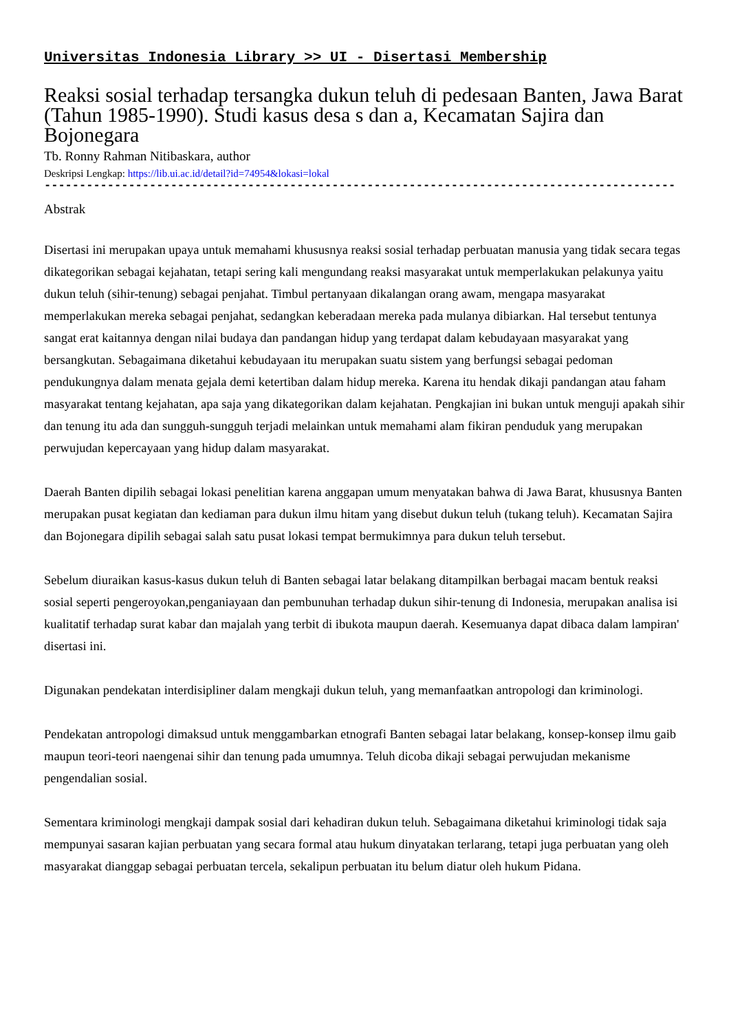Universitas Indonesia Library >> UI - Disertasi Membership
Reaksi sosial terhadap tersangka dukun teluh di pedesaan Banten, Jawa Barat (Tahun 1985-1990). Studi kasus desa s dan a, Kecamatan Sajira dan Bojonegara
Tb. Ronny Rahman Nitibaskara, author
Deskripsi Lengkap: https://lib.ui.ac.id/detail?id=74954&lokasi=lokal
------------------------------------------------------------------------------------------
Abstrak
Disertasi ini merupakan upaya untuk memahami khususnya reaksi sosial terhadap perbuatan manusia yang tidak secara tegas dikategorikan sebagai kejahatan, tetapi sering kali mengundang reaksi masyarakat untuk memperlakukan pelakunya yaitu dukun teluh (sihir-tenung) sebagai penjahat. Timbul pertanyaan dikalangan orang awam, mengapa masyarakat memperlakukan mereka sebagai penjahat, sedangkan keberadaan mereka pada mulanya dibiarkan. Hal tersebut tentunya sangat erat kaitannya dengan nilai budaya dan pandangan hidup yang terdapat dalam kebudayaan masyarakat yang bersangkutan. Sebagaimana diketahui kebudayaan itu merupakan suatu sistem yang berfungsi sebagai pedoman pendukungnya dalam menata gejala demi ketertiban dalam hidup mereka. Karena itu hendak dikaji pandangan atau faham masyarakat tentang kejahatan, apa saja yang dikategorikan dalam kejahatan. Pengkajian ini bukan untuk menguji apakah sihir dan tenung itu ada dan sungguh-sungguh terjadi melainkan untuk memahami alam fikiran penduduk yang merupakan perwujudan kepercayaan yang hidup dalam masyarakat.
Daerah Banten dipilih sebagai lokasi penelitian karena anggapan umum menyatakan bahwa di Jawa Barat, khususnya Banten merupakan pusat kegiatan dan kediaman para dukun ilmu hitam yang disebut dukun teluh (tukang teluh). Kecamatan Sajira dan Bojonegara dipilih sebagai salah satu pusat lokasi tempat bermukimnya para dukun teluh tersebut.
Sebelum diuraikan kasus-kasus dukun teluh di Banten sebagai latar belakang ditampilkan berbagai macam bentuk reaksi sosial seperti pengeroyokan,penganiayaan dan pembunuhan terhadap dukun sihir-tenung di Indonesia, merupakan analisa isi kualitatif terhadap surat kabar dan majalah yang terbit di ibukota maupun daerah. Kesemuanya dapat dibaca dalam lampiran' disertasi ini.
Digunakan pendekatan interdisipliner dalam mengkaji dukun teluh, yang memanfaatkan antropologi dan kriminologi.
Pendekatan antropologi dimaksud untuk menggambarkan etnografi Banten sebagai latar belakang, konsep-konsep ilmu gaib maupun teori-teori naengenai sihir dan tenung pada umumnya. Teluh dicoba dikaji sebagai perwujudan mekanisme pengendalian sosial.
Sementara kriminologi mengkaji dampak sosial dari kehadiran dukun teluh. Sebagaimana diketahui kriminologi tidak saja mempunyai sasaran kajian perbuatan yang secara formal atau hukum dinyatakan terlarang, tetapi juga perbuatan yang oleh masyarakat dianggap sebagai perbuatan tercela, sekalipun perbuatan itu belum diatur oleh hukum Pidana.